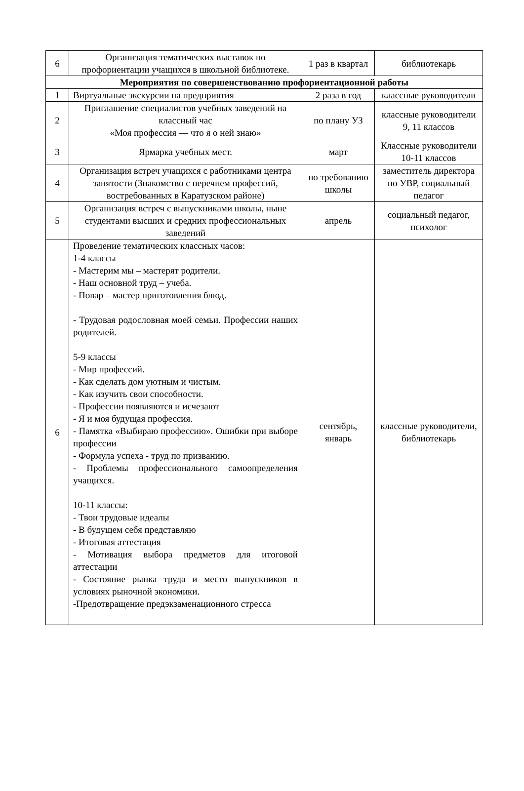| 6 | Организация тематических выставок по профориентации учащихся в школьной библиотеке. | 1 раз в квартал | библиотекарь |
| Мероприятия по совершенствованию профориентационной работы | | | |
| 1 | Виртуальные экскурсии на предприятия | 2 раза в год | классные руководители |
| 2 | Приглашение специалистов учебных заведений на классный час «Моя профессия — что я о ней знаю» | по плану УЗ | классные руководители 9, 11 классов |
| 3 | Ярмарка учебных мест. | март | Классные руководители 10-11 классов |
| 4 | Организация встреч учащихся с работниками центра занятости (Знакомство с перечнем профессий, востребованных в Каратузском районе) | по требованию школы | заместитель директора по УВР, социальный педагог |
| 5 | Организация встреч с выпускниками школы, ныне студентами высших и средних профессиональных заведений | апрель | социальный педагог, психолог |
| 6 | Проведение тематических классных часов: 1-4 классы - Мастерим мы – мастерят родители. - Наш основной труд – учеба. - Повар – мастер приготовления блюд. - Трудовая родословная моей семьи. Профессии наших родителей. 5-9 классы - Мир профессий. - Как сделать дом уютным и чистым. - Как изучить свои способности. - Профессии появляются и исчезают - Я и моя будущая профессия. - Памятка «Выбираю профессию». Ошибки при выборе профессии - Формула успеха - труд по призванию. - Проблемы профессионального самоопределения учащихся. 10-11 классы: - Твои трудовые идеалы - В будущем себя представляю - Итоговая аттестация - Мотивация выбора предметов для итоговой аттестации - Состояние рынка труда и место выпускников в условиях рыночной экономики. -Предотвращение предэкзаменационного стресса | сентябрь, январь | классные руководители, библиотекарь |